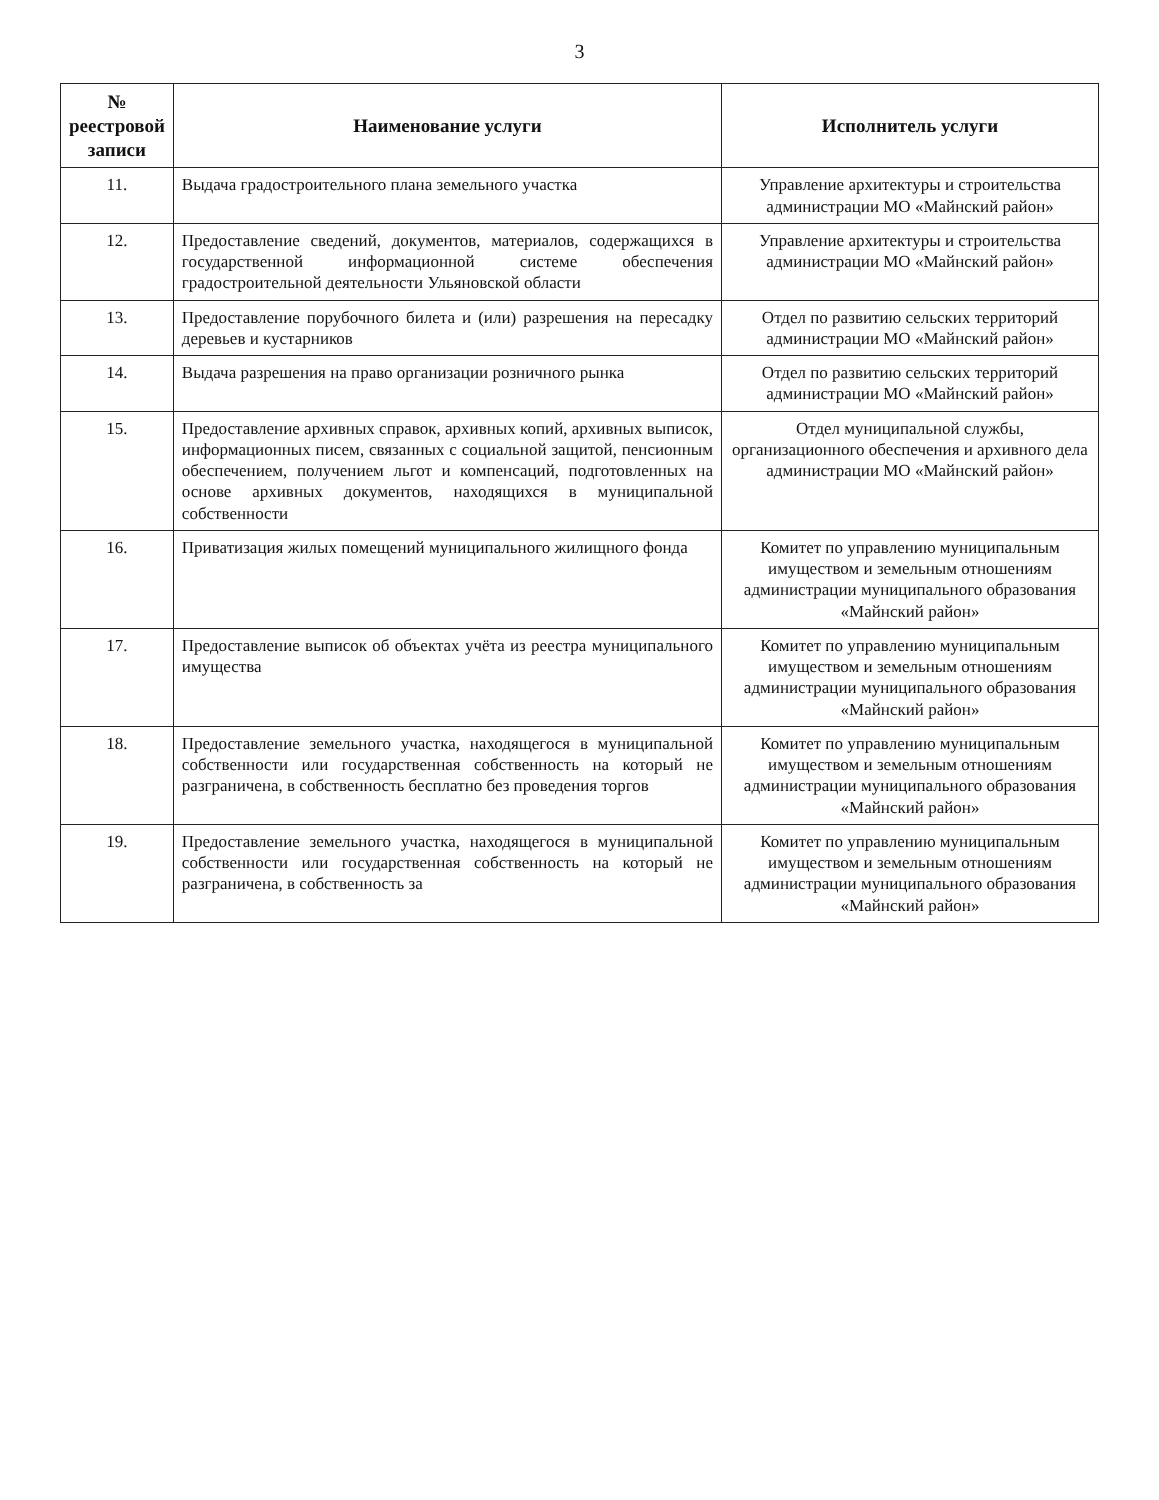3
| № реестровой записи | Наименование услуги | Исполнитель услуги |
| --- | --- | --- |
| 11. | Выдача градостроительного плана земельного участка | Управление архитектуры и строительства администрации МО «Майнский район» |
| 12. | Предоставление сведений, документов, материалов, содержащихся в государственной информационной системе обеспечения градостроительной деятельности Ульяновской области | Управление архитектуры и строительства администрации МО «Майнский район» |
| 13. | Предоставление порубочного билета и (или) разрешения на пересадку деревьев и кустарников | Отдел по развитию сельских территорий администрации МО «Майнский район» |
| 14. | Выдача разрешения на право организации розничного рынка | Отдел по развитию сельских территорий администрации МО «Майнский район» |
| 15. | Предоставление архивных справок, архивных копий, архивных выписок, информационных писем, связанных с социальной защитой, пенсионным обеспечением, получением льгот и компенсаций, подготовленных на основе архивных документов, находящихся в муниципальной собственности | Отдел муниципальной службы, организационного обеспечения и архивного дела администрации МО «Майнский район» |
| 16. | Приватизация жилых помещений муниципального жилищного фонда | Комитет по управлению муниципальным имуществом и земельным отношениям администрации муниципального образования «Майнский район» |
| 17. | Предоставление выписок об объектах учёта из реестра муниципального имущества | Комитет по управлению муниципальным имуществом и земельным отношениям администрации муниципального образования «Майнский район» |
| 18. | Предоставление земельного участка, находящегося в муниципальной собственности или государственная собственность на который не разграничена, в собственность бесплатно без проведения торгов | Комитет по управлению муниципальным имуществом и земельным отношениям администрации муниципального образования «Майнский район» |
| 19. | Предоставление земельного участка, находящегося в муниципальной собственности или государственная собственность на который не разграничена, в собственность за | Комитет по управлению муниципальным имуществом и земельным отношениям администрации муниципального образования «Майнский район» |